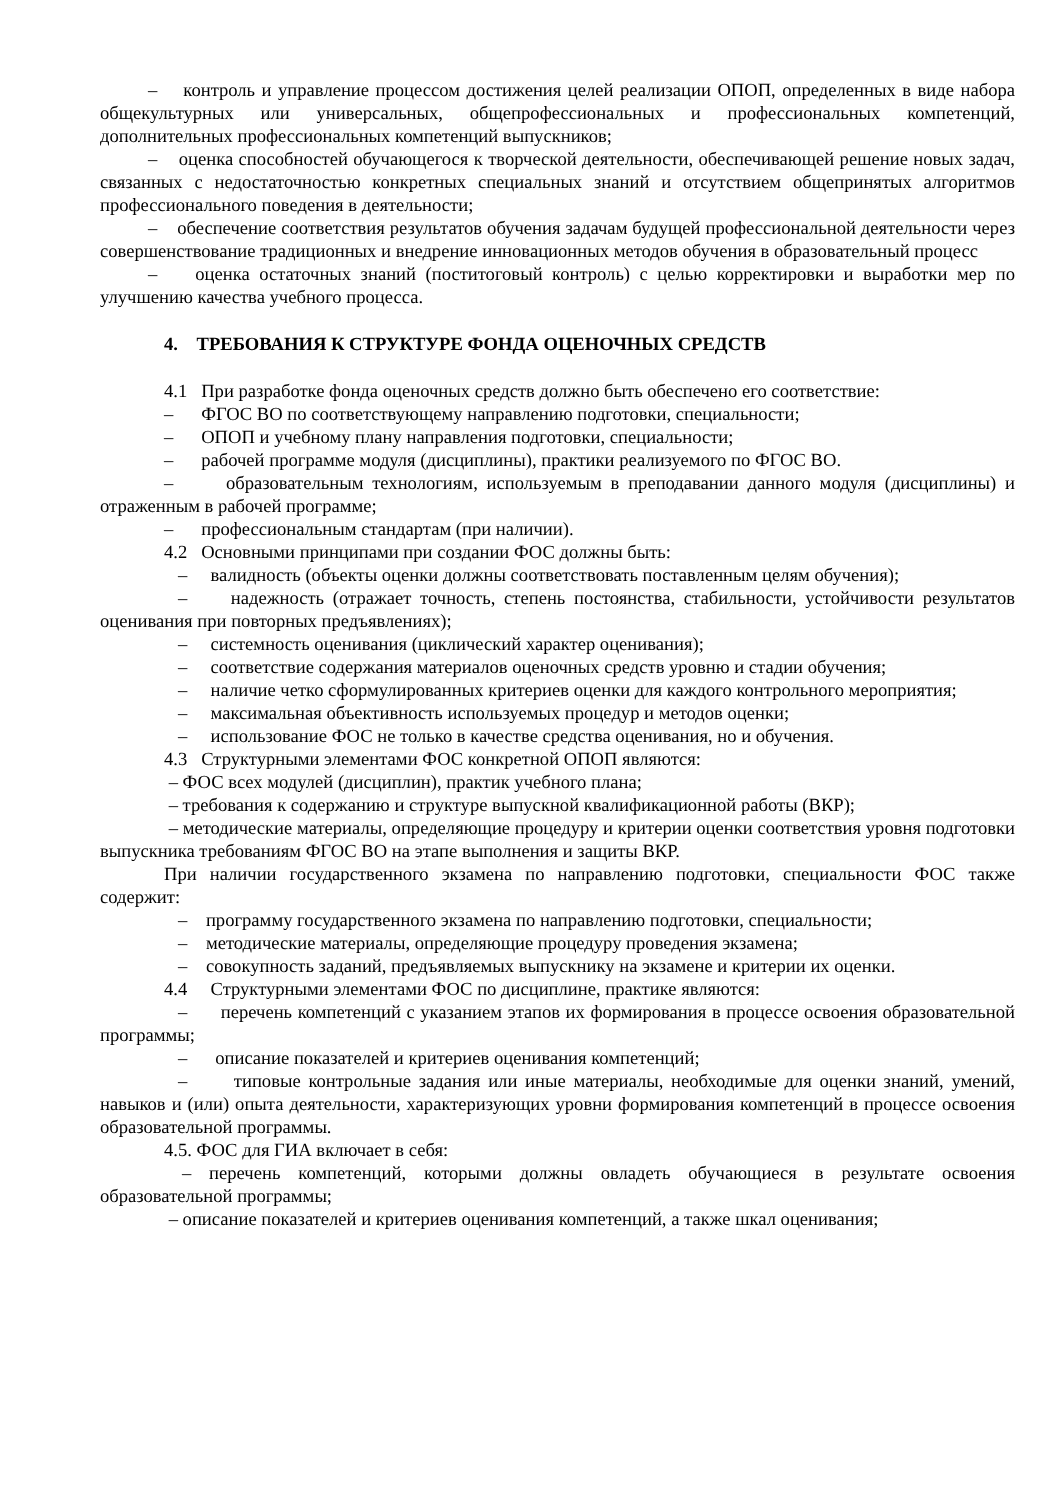– контроль и управление процессом достижения целей реализации ОПОП, определенных в виде набора общекультурных или универсальных, общепрофессиональных и профессиональных компетенций, дополнительных профессиональных компетенций выпускников;
– оценка способностей обучающегося к творческой деятельности, обеспечивающей решение новых задач, связанных с недостаточностью конкретных специальных знаний и отсутствием общепринятых алгоритмов профессионального поведения в деятельности;
– обеспечение соответствия результатов обучения задачам будущей профессиональной деятельности через совершенствование традиционных и внедрение инновационных методов обучения в образовательный процесс
– оценка остаточных знаний (постит­оговый контроль) с целью корректировки и выработки мер по улучшению качества учебного процесса.
4. ТРЕБОВАНИЯ К СТРУКТУРЕ ФОНДА ОЦЕНОЧНЫХ СРЕДСТВ
4.1 При разработке фонда оценочных средств должно быть обеспечено его соответствие:
– ФГОС ВО по соответствующему направлению подготовки, специальности;
– ОПОП и учебному плану направления подготовки, специальности;
– рабочей программе модуля (дисциплины), практики реализуемого по ФГОС ВО.
– образовательным технологиям, используемым в преподавании данного модуля (дисциплины) и отраженным в рабочей программе;
– профессиональным стандартам (при наличии).
4.2 Основными принципами при создании ФОС должны быть:
– валидность (объекты оценки должны соответствовать поставленным целям обучения);
– надежность (отражает точность, степень постоянства, стабильности, устойчивости результатов оценивания при повторных предъявлениях);
– системность оценивания (циклический характер оценивания);
– соответствие содержания материалов оценочных средств уровню и стадии обучения;
– наличие четко сформулированных критериев оценки для каждого контрольного мероприятия;
– максимальная объективность используемых процедур и методов оценки;
– использование ФОС не только в качестве средства оценивания, но и обучения.
4.3 Структурными элементами ФОС конкретной ОПОП являются:
– ФОС всех модулей (дисциплин), практик учебного плана;
– требования к содержанию и структуре выпускной квалификационной работы (ВКР);
– методические материалы, определяющие процедуру и критерии оценки соответствия уровня подготовки выпускника требованиям ФГОС ВО на этапе выполнения и защиты ВКР.
При наличии государственного экзамена по направлению подготовки, специальности ФОС также содержит:
– программу государственного экзамена по направлению подготовки, специальности;
– методические материалы, определяющие процедуру проведения экзамена;
– совокупность заданий, предъявляемых выпускнику на экзамене и критерии их оценки.
4.4 Структурными элементами ФОС по дисциплине, практике являются:
– перечень компетенций с указанием этапов их формирования в процессе освоения образовательной программы;
– описание показателей и критериев оценивания компетенций;
– типовые контрольные задания или иные материалы, необходимые для оценки знаний, умений, навыков и (или) опыта деятельности, характеризующих уровни формирования компетенций в процессе освоения образовательной программы.
4.5. ФОС для ГИА включает в себя:
– перечень компетенций, которыми должны овладеть обучающиеся в результате освоения образовательной программы;
– описание показателей и критериев оценивания компетенций, а также шкал оценивания;